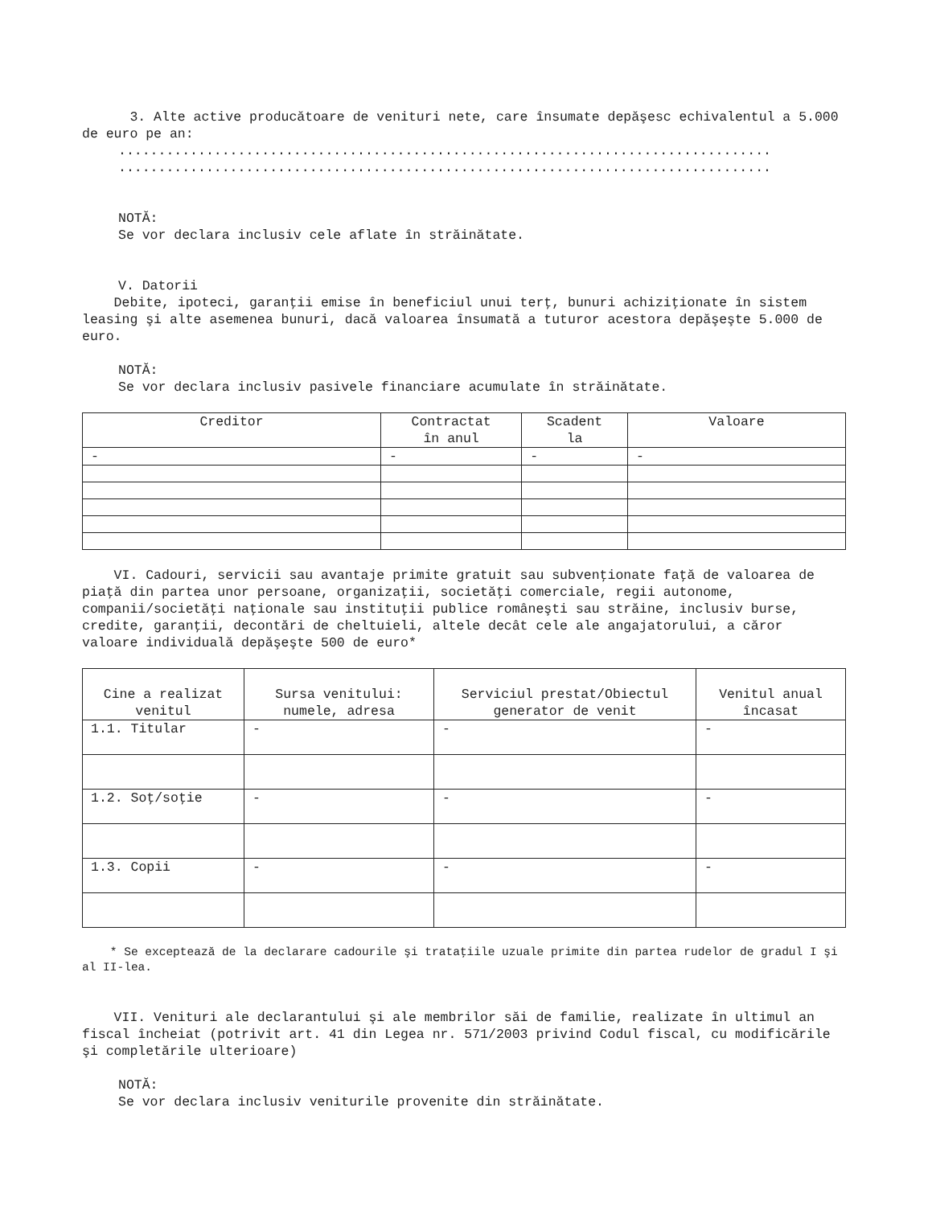3. Alte active producătoare de venituri nete, care însumate depăşesc echivalentul a 5.000 de euro pe an:
..................................................................................
..................................................................................
NOTĂ:
Se vor declara inclusiv cele aflate în străinătate.
V. Datorii
Debite, ipoteci, garanţii emise în beneficiul unui terţ, bunuri achiziţionate în sistem leasing şi alte asemenea bunuri, dacă valoarea însumată a tuturor acestora depăşeşte 5.000 de euro.
NOTĂ:
Se vor declara inclusiv pasivele financiare acumulate în străinătate.
| Creditor | Contractat în anul | Scadent la | Valoare |
| --- | --- | --- | --- |
| - | - | - | - |
VI. Cadouri, servicii sau avantaje primite gratuit sau subvenţionate faţă de valoarea de piaţă din partea unor persoane, organizaţii, societăţi comerciale, regii autonome, companii/societăţi naţionale sau instituţii publice româneşti sau străine, inclusiv burse, credite, garanţii, decontări de cheltuieli, altele decât cele ale angajatorului, a căror valoare individuală depăşeşte 500 de euro*
| Cine a realizat venitul | Sursa venitului: numele, adresa | Serviciul prestat/Obiectul generator de venit | Venitul anual încasat |
| --- | --- | --- | --- |
| 1.1. Titular | - | - | - |
| 1.2. Soţ/soţie | - | - | - |
| 1.3. Copii | - | - | - |
* Se exceptează de la declarare cadourile şi trataţiile uzuale primite din partea rudelor de gradul I şi al II-lea.
VII. Venituri ale declarantului şi ale membrilor săi de familie, realizate în ultimul an fiscal încheiat (potrivit art. 41 din Legea nr. 571/2003 privind Codul fiscal, cu modificările şi completările ulterioare)
NOTĂ:
Se vor declara inclusiv veniturile provenite din străinătate.